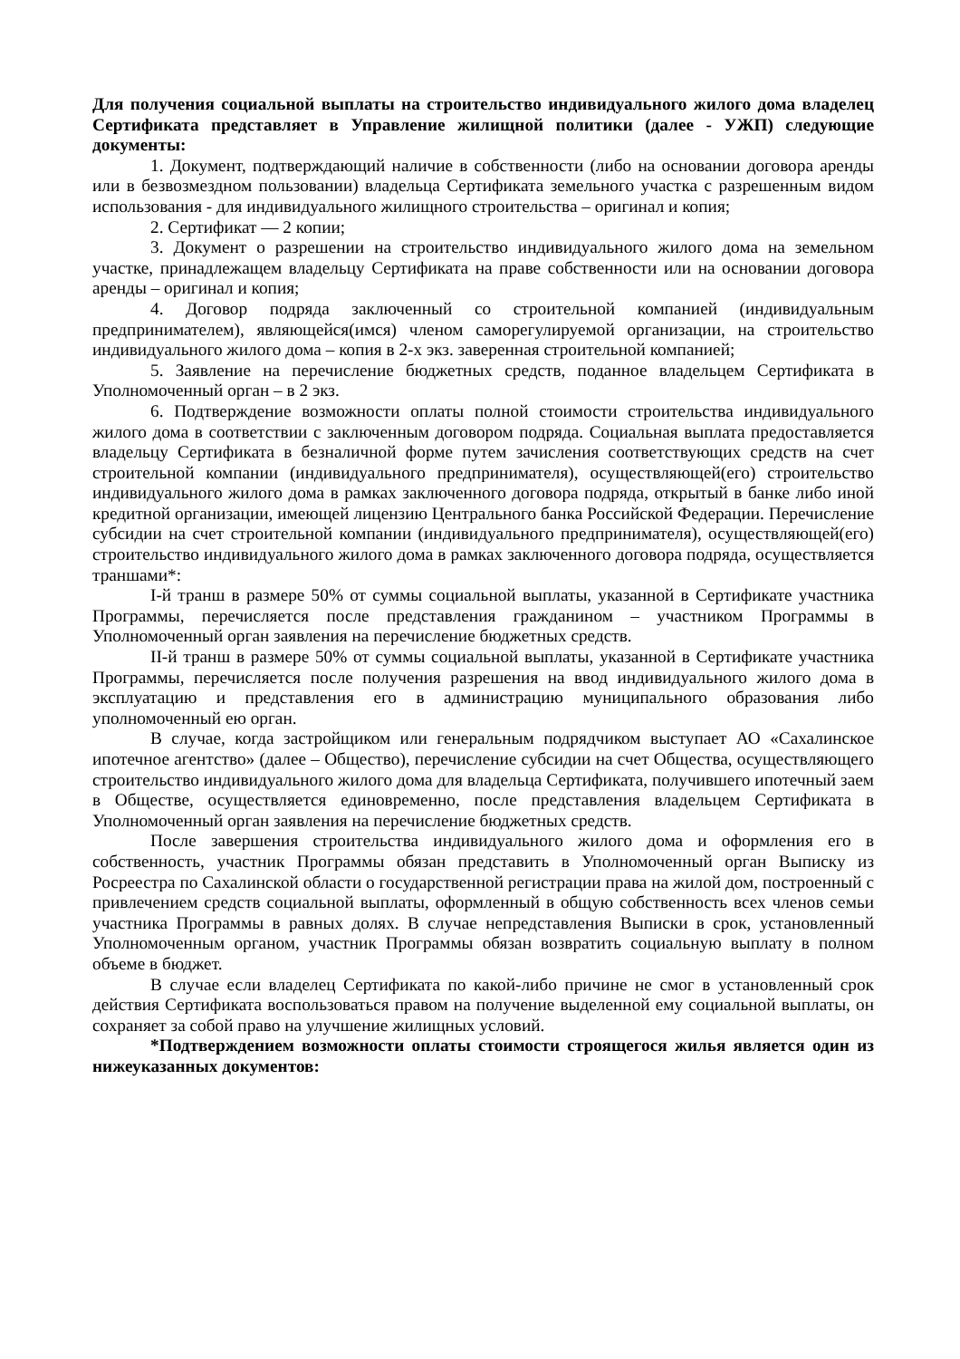Для получения социальной выплаты на строительство индивидуального жилого дома владелец Сертификата представляет в Управление жилищной политики (далее - УЖП) следующие документы:
1. Документ, подтверждающий наличие в собственности (либо на основании договора аренды или в безвозмездном пользовании) владельца Сертификата земельного участка с разрешенным видом использования - для индивидуального жилищного строительства – оригинал и копия;
2. Сертификат — 2 копии;
3. Документ о разрешении на строительство индивидуального жилого дома на земельном участке, принадлежащем владельцу Сертификата на праве собственности или на основании договора аренды – оригинал и копия;
4. Договор подряда заключенный со строительной компанией (индивидуальным предпринимателем), являющейся(имся) членом саморегулируемой организации, на строительство индивидуального жилого дома – копия в 2-х экз. заверенная строительной компанией;
5. Заявление на перечисление бюджетных средств, поданное владельцем Сертификата в Уполномоченный орган – в 2 экз.
6. Подтверждение возможности оплаты полной стоимости строительства индивидуального жилого дома в соответствии с заключенным договором подряда. Социальная выплата предоставляется владельцу Сертификата в безналичной форме путем зачисления соответствующих средств на счет строительной компании (индивидуального предпринимателя), осуществляющей(его) строительство индивидуального жилого дома в рамках заключенного договора подряда, открытый в банке либо иной кредитной организации, имеющей лицензию Центрального банка Российской Федерации. Перечисление субсидии на счет строительной компании (индивидуального предпринимателя), осуществляющей(его) строительство индивидуального жилого дома в рамках заключенного договора подряда, осуществляется траншами*:
I-й транш в размере 50% от суммы социальной выплаты, указанной в Сертификате участника Программы, перечисляется после представления гражданином – участником Программы в Уполномоченный орган заявления на перечисление бюджетных средств.
II-й транш в размере 50% от суммы социальной выплаты, указанной в Сертификате участника Программы, перечисляется после получения разрешения на ввод индивидуального жилого дома в эксплуатацию и представления его в администрацию муниципального образования либо уполномоченный ею орган.
В случае, когда застройщиком или генеральным подрядчиком выступает АО «Сахалинское ипотечное агентство» (далее – Общество), перечисление субсидии на счет Общества, осуществляющего строительство индивидуального жилого дома для владельца Сертификата, получившего ипотечный заем в Обществе, осуществляется единовременно, после представления владельцем Сертификата в Уполномоченный орган заявления на перечисление бюджетных средств.
После завершения строительства индивидуального жилого дома и оформления его в собственность, участник Программы обязан представить в Уполномоченный орган Выписку из Росреестра по Сахалинской области о государственной регистрации права на жилой дом, построенный с привлечением средств социальной выплаты, оформленный в общую собственность всех членов семьи участника Программы в равных долях. В случае непредставления Выписки в срок, установленный Уполномоченным органом, участник Программы обязан возвратить социальную выплату в полном объеме в бюджет.
В случае если владелец Сертификата по какой-либо причине не смог в установленный срок действия Сертификата воспользоваться правом на получение выделенной ему социальной выплаты, он сохраняет за собой право на улучшение жилищных условий.
*Подтверждением возможности оплаты стоимости строящегося жилья является один из нижеуказанных документов: